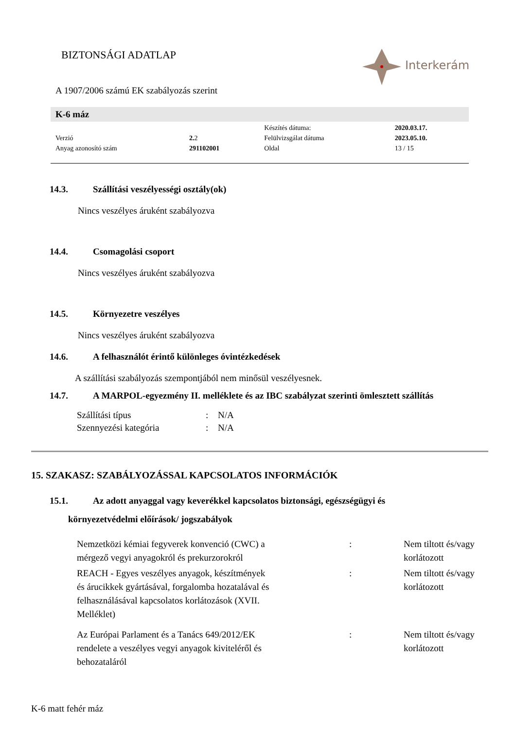BIZTONSÁGI ADATLAP Interkerám
A 1907/2006 számú EK szabályozás szerint
K-6 máz
| | | Készítés dátuma: | 2020.03.17. |
| Verzió | 2. 2 | Felülvizsgálat dátuma | 2023.05.10. |
| Anyag azonosító szám | 291102001 | Oldal | 13 / 15 |
14.3. Szállítási veszélyességi osztály(ok)
Nincs veszélyes áruként szabályozva
14.4. Csomagolási csoport
Nincs veszélyes áruként szabályozva
14.5. Környezetre veszélyes
Nincs veszélyes áruként szabályozva
14.6. A felhasználót érintő különleges óvintézkedések
A szállítási szabályozás szempontjából nem minősül veszélyesnek.
14.7. A MARPOL-egyezmény II. melléklete és az IBC szabályzat szerinti ömlesztett szállítás
| Szállítási típus | : | N/A |
| Szennyezési kategória | : | N/A |
15. SZAKASZ: SZABÁLYOZÁSSAL KAPCSOLATOS INFORMÁCIÓK
15.1. Az adott anyaggal vagy keverékkel kapcsolatos biztonsági, egészségügyi és
környezetvédelmi előírások/ jogszabályok
| Nemzetközi kémiai fegyverek konvenció (CWC) a mérgező vegyi anyagokról és prekurzorokról | : | Nem tiltott és/vagy korlátozott |
| REACH - Egyes veszélyes anyagok, készítmények és árucikkek gyártásával, forgalomba hozatalával és felhasználásával kapcsolatos korlátozások (XVII. Melléklet) | : | Nem tiltott és/vagy korlátozott |
| Az Európai Parlament és a Tanács 649/2012/EK rendelete a veszélyes vegyi anyagok kiviteléről és behozataláról | : | Nem tiltott és/vagy korlátozott |
K-6 matt fehér máz